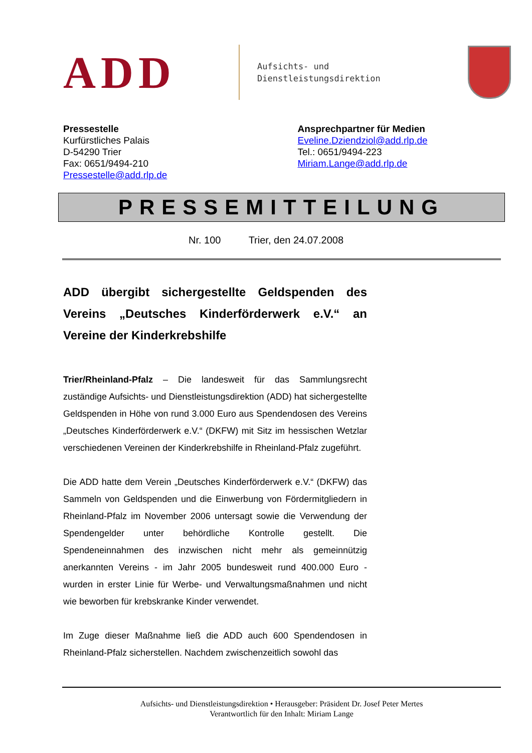ADD
Aufsichts- und
Dienstleistungsdirektion
Pressestelle
Kurfürstliches Palais
D-54290 Trier
Fax: 0651/9494-210
Pressestelle@add.rlp.de
Ansprechpartner für Medien
Eveline.Dziendziol@add.rlp.de
Tel.: 0651/9494-223
Miriam.Lange@add.rlp.de
PRESSEMITTEILUNG
Nr. 100 Trier, den 24.07.2008
ADD übergibt sichergestellte Geldspenden des Vereins „Deutsches Kinderförderwerk e.V.“ an Vereine der Kinderkrebshilfe
Trier/Rheinland-Pfalz – Die landesweit für das Sammlungsrecht zuständige Aufsichts- und Dienstleistungsdirektion (ADD) hat sichergestellte Geldspenden in Höhe von rund 3.000 Euro aus Spendendosen des Vereins „Deutsches Kinderförderwerk e.V.“ (DKFW) mit Sitz im hessischen Wetzlar verschiedenen Vereinen der Kinderkrebshilfe in Rheinland-Pfalz zugeführt.
Die ADD hatte dem Verein „Deutsches Kinderförderwerk e.V.“ (DKFW) das Sammeln von Geldspenden und die Einwerbung von Fördermitgliedern in Rheinland-Pfalz im November 2006 untersagt sowie die Verwendung der Spendengelder unter behördliche Kontrolle gestellt. Die Spendeneinnahmen des inzwischen nicht mehr als gemeinnützig anerkannten Vereins - im Jahr 2005 bundesweit rund 400.000 Euro - wurden in erster Linie für Werbe- und Verwaltungsmaßnahmen und nicht wie beworben für krebskranke Kinder verwendet.
Im Zuge dieser Maßnahme ließ die ADD auch 600 Spendendosen in Rheinland-Pfalz sicherstellen. Nachdem zwischenzeitlich sowohl das
Aufsichts- und Dienstleistungsdirektion • Herausgeber: Präsident Dr. Josef Peter Mertes
Verantwortlich für den Inhalt: Miriam Lange